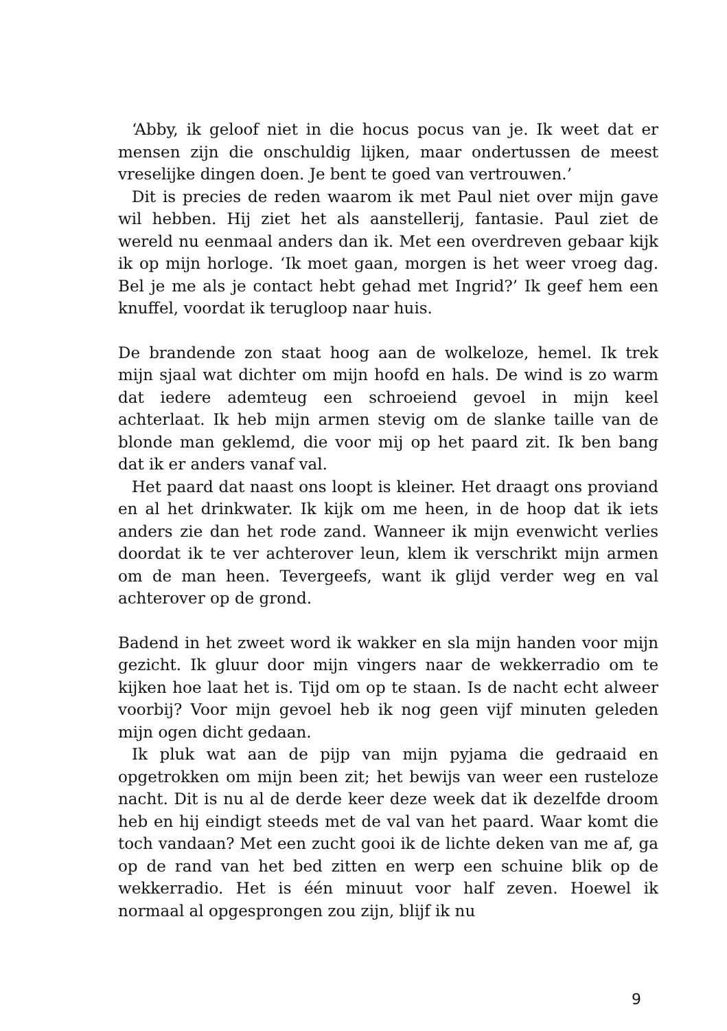‘Abby, ik geloof niet in die hocus pocus van je. Ik weet dat er mensen zijn die onschuldig lijken, maar ondertussen de meest vreselijke dingen doen. Je bent te goed van vertrouwen.’
Dit is precies de reden waarom ik met Paul niet over mijn gave wil hebben. Hij ziet het als aanstellerij, fantasie. Paul ziet de wereld nu eenmaal anders dan ik. Met een overdreven gebaar kijk ik op mijn horloge. ‘Ik moet gaan, morgen is het weer vroeg dag. Bel je me als je contact hebt gehad met Ingrid?’ Ik geef hem een knuffel, voordat ik terugloop naar huis.
De brandende zon staat hoog aan de wolkeloze, hemel. Ik trek mijn sjaal wat dichter om mijn hoofd en hals. De wind is zo warm dat iedere ademteug een schroeiend gevoel in mijn keel achterlaat. Ik heb mijn armen stevig om de slanke taille van de blonde man geklemd, die voor mij op het paard zit. Ik ben bang dat ik er anders vanaf val.
Het paard dat naast ons loopt is kleiner. Het draagt ons proviand en al het drinkwater. Ik kijk om me heen, in de hoop dat ik iets anders zie dan het rode zand. Wanneer ik mijn evenwicht verlies doordat ik te ver achterover leun, klem ik verschrikt mijn armen om de man heen. Tevergeefs, want ik glijd verder weg en val achterover op de grond.
Badend in het zweet word ik wakker en sla mijn handen voor mijn gezicht. Ik gluur door mijn vingers naar de wekkerradio om te kijken hoe laat het is. Tijd om op te staan. Is de nacht echt alweer voorbij? Voor mijn gevoel heb ik nog geen vijf minuten geleden mijn ogen dicht gedaan.
Ik pluk wat aan de pijp van mijn pyjama die gedraaid en opgetrokken om mijn been zit; het bewijs van weer een rusteloze nacht. Dit is nu al de derde keer deze week dat ik dezelfde droom heb en hij eindigt steeds met de val van het paard. Waar komt die toch vandaan? Met een zucht gooi ik de lichte deken van me af, ga op de rand van het bed zitten en werp een schuine blik op de wekkerradio. Het is één minuut voor half zeven. Hoewel ik normaal al opgesprongen zou zijn, blijf ik nu
9